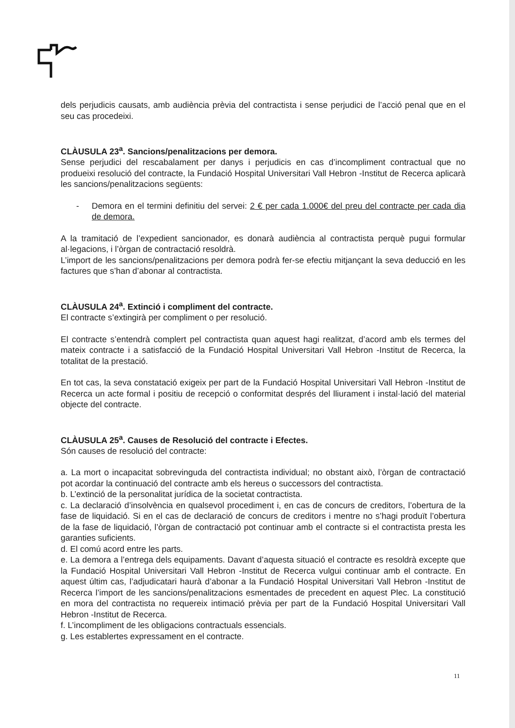dels perjudicis causats, amb audiència prèvia del contractista i sense perjudici de l’acció penal que en el seu cas procedeixi.
CLÀUSULA 23<sup>a</sup>. Sancions/penalitzacions per demora.
Sense perjudici del rescabalament per danys i perjudicis en cas d’incompliment contractual que no produeixi resolució del contracte, la Fundació Hospital Universitari Vall Hebron -Institut de Recerca aplicarà les sancions/penalitzacions següents:
- Demora en el termini definitiu del servei: 2 € per cada 1.000€ del preu del contracte per cada dia de demora.
A la tramitació de l’expedient sancionador, es donarà audiència al contractista perquè pugui formular al·legacions, i l’òrgan de contractació resoldrà.
L’import de les sancions/penalitzacions per demora podrà fer-se efectiu mitjançant la seva deducció en les factures que s’han d’abonar al contractista.
CLÀUSULA 24<sup>a</sup>. Extinció i compliment del contracte.
El contracte s’extingirà per compliment o per resolució.
El contracte s’entendrà complert pel contractista quan aquest hagi realitzat, d’acord amb els termes del mateix contracte i a satisfacció de la Fundació Hospital Universitari Vall Hebron -Institut de Recerca, la totalitat de la prestació.
En tot cas, la seva constatació exigeix per part de la Fundació Hospital Universitari Vall Hebron -Institut de Recerca un acte formal i positiu de recepció o conformitat després del lliurament i instal·lació del material objecte del contracte.
CLÀUSULA 25<sup>a</sup>. Causes de Resolució del contracte i Efectes.
Són causes de resolució del contracte:
a. La mort o incapacitat sobrevinguda del contractista individual; no obstant això, l’òrgan de contractació pot acordar la continuació del contracte amb els hereus o successors del contractista.
b. L’extinció de la personalitat jurídica de la societat contractista.
c. La declaració d’insolvència en qualsevol procediment i, en cas de concurs de creditors, l’obertura de la fase de liquidació. Si en el cas de declaració de concurs de creditors i mentre no s’hagi produït l’obertura de la fase de liquidació, l’òrgan de contractació pot continuar amb el contracte si el contractista presta les garanties suficients.
d. El comú acord entre les parts.
e. La demora a l’entrega dels equipaments. Davant d’aquesta situació el contracte es resoldrà excepte que la Fundació Hospital Universitari Vall Hebron -Institut de Recerca vulgui continuar amb el contracte. En aquest últim cas, l’adjudicatari haurà d’abonar a la Fundació Hospital Universitari Vall Hebron -Institut de Recerca l’import de les sancions/penalitzacions esmentades de precedent en aquest Plec. La constitució en mora del contractista no requereix intimació prèvia per part de la Fundació Hospital Universitari Vall Hebron -Institut de Recerca.
f. L’incompliment de les obligacions contractuals essencials.
g. Les establertes expressament en el contracte.
11